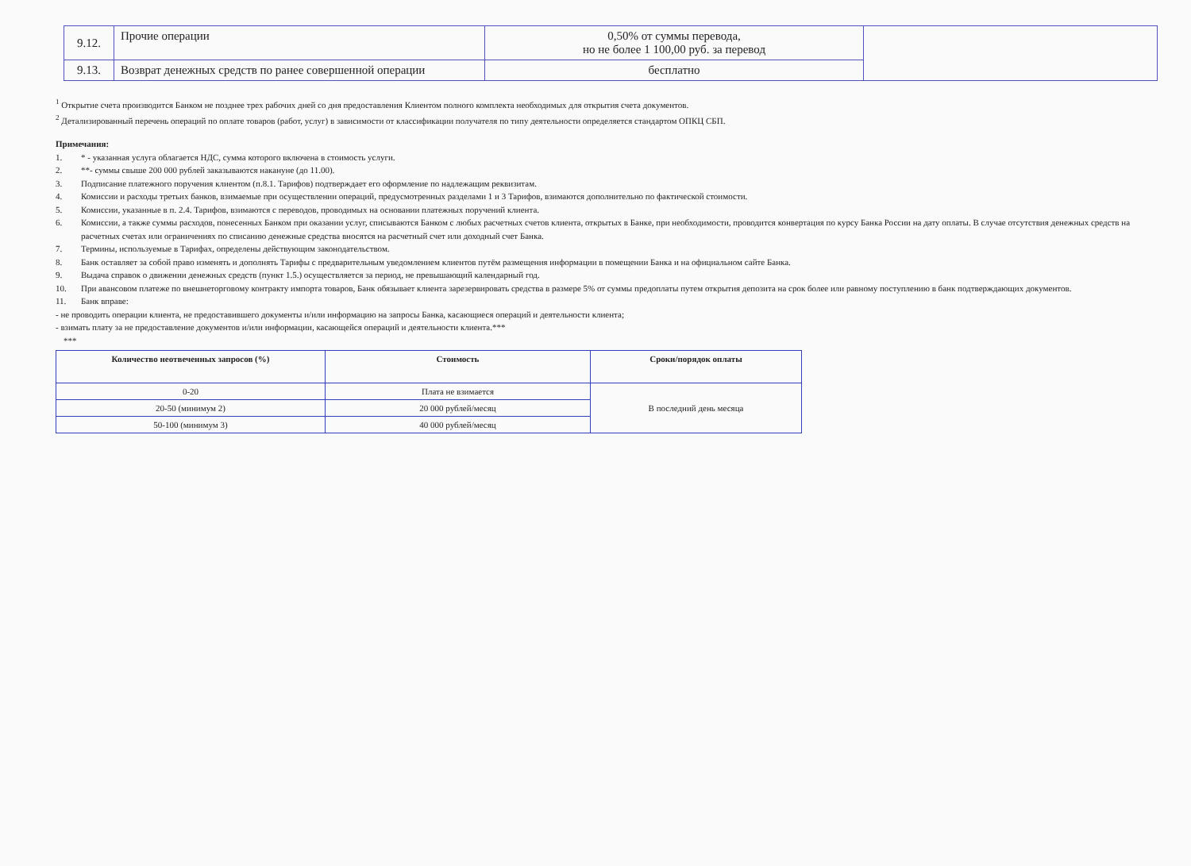| 9.12. | Прочие операции | 0,50% от суммы перевода, но не более 1 100,00 руб. за перевод | |
| 9.13. | Возврат денежных средств по ранее совершенной операции | бесплатно | |
<sup>1</sup> Открытие счета производится Банком не позднее трех рабочих дней со дня предоставления Клиентом полного комплекта необходимых для открытия счета документов.
<sup>2</sup> Детализированный перечень операций по оплате товаров (работ, услуг) в зависимости от классификации получателя по типу деятельности определяется стандартом ОПКЦ СБП.
Примечания:
1. * - указанная услуга облагается НДС, сумма которого включена в стоимость услуги.
2. **- суммы свыше 200 000 рублей заказываются накануне (до 11.00).
3. Подписание платежного поручения клиентом (п.8.1. Тарифов) подтверждает его оформление по надлежащим реквизитам.
4. Комиссии и расходы третьих банков, взимаемые при осуществлении операций, предусмотренных разделами 1 и 3 Тарифов, взимаются дополнительно по фактической стоимости.
5. Комиссии, указанные в п. 2.4. Тарифов, взимаются с переводов, проводимых на основании платежных поручений клиента.
6. Комиссии, а также суммы расходов, понесенных Банком при оказании услуг, списываются Банком с любых расчетных счетов клиента, открытых в Банке, при необходимости, проводится конвертация по курсу Банка России на дату оплаты. В случае отсутствия денежных средств на расчетных счетах или ограничениях по списанию денежные средства вносятся на расчетный счет или доходный счет Банка.
7. Термины, используемые в Тарифах, определены действующим законодательством.
8. Банк оставляет за собой право изменять и дополнять Тарифы с предварительным уведомлением клиентов путём размещения информации в помещении Банка и на официальном сайте Банка.
9. Выдача справок о движении денежных средств (пункт 1.5.) осуществляется за период, не превышающий календарный год.
10. При авансовом платеже по внешнеторговому контракту импорта товаров, Банк обязывает клиента зарезервировать средства в размере 5% от суммы предоплаты путем открытия депозита на срок более или равному поступлению в банк подтверждающих документов.
11. Банк вправе:
- не проводить операции клиента, не предоставившего документы и/или информацию на запросы Банка, касающиеся операций и деятельности клиента;
- взимать плату за не предоставление документов и/или информации, касающейся операций и деятельности клиента.***
***
| Количество неотвеченных запросов (%) | Стоимость | Сроки/порядок оплаты |
| --- | --- | --- |
| 0-20 | Плата не взимается | В последний день месяца |
| 20-50 (минимум 2) | 20 000 рублей/месяц | |
| 50-100 (минимум 3) | 40 000 рублей/месяц | |